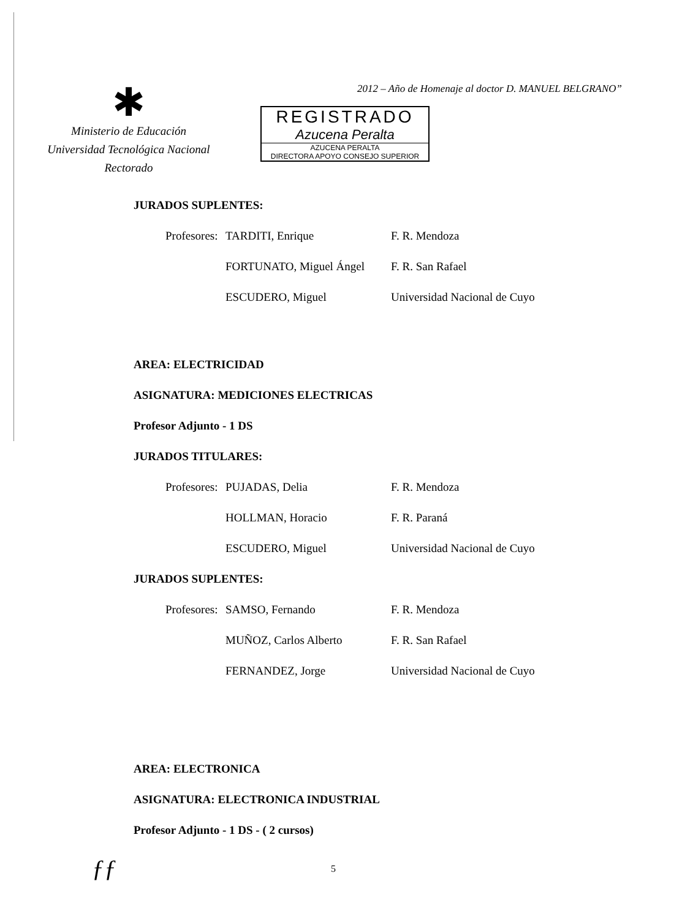✱
Ministerio de Educación
Universidad Tecnológica Nacional
Rectorado
2012 – Año de Homenaje al doctor D. MANUEL BELGRANO”
REGISTRADO
Azucena Peralta
AZUCENA PERALTA
DIRECTORA APOYO CONSEJO SUPERIOR
JURADOS SUPLENTES:
Profesores:
TARDITI, Enrique F. R. Mendoza
FORTUNATO, Miguel Ángel F. R. San Rafael
ESCUDERO, Miguel Universidad Nacional de Cuyo
AREA: ELECTRICIDAD
ASIGNATURA: MEDICIONES ELECTRICAS
Profesor Adjunto - 1 DS
JURADOS TITULARES:
Profesores:
PUJADAS, Delia F. R. Mendoza
HOLLMAN, Horacio F. R. Paraná
ESCUDERO, Miguel Universidad Nacional de Cuyo
JURADOS SUPLENTES:
Profesores:
SAMSO, Fernando F. R. Mendoza
MUÑOZ, Carlos Alberto F. R. San Rafael
FERNANDEZ, Jorge Universidad Nacional de Cuyo
AREA: ELECTRONICA
ASIGNATURA: ELECTRONICA INDUSTRIAL
Profesor Adjunto - 1 DS - ( 2 cursos)
ƒƒ
5